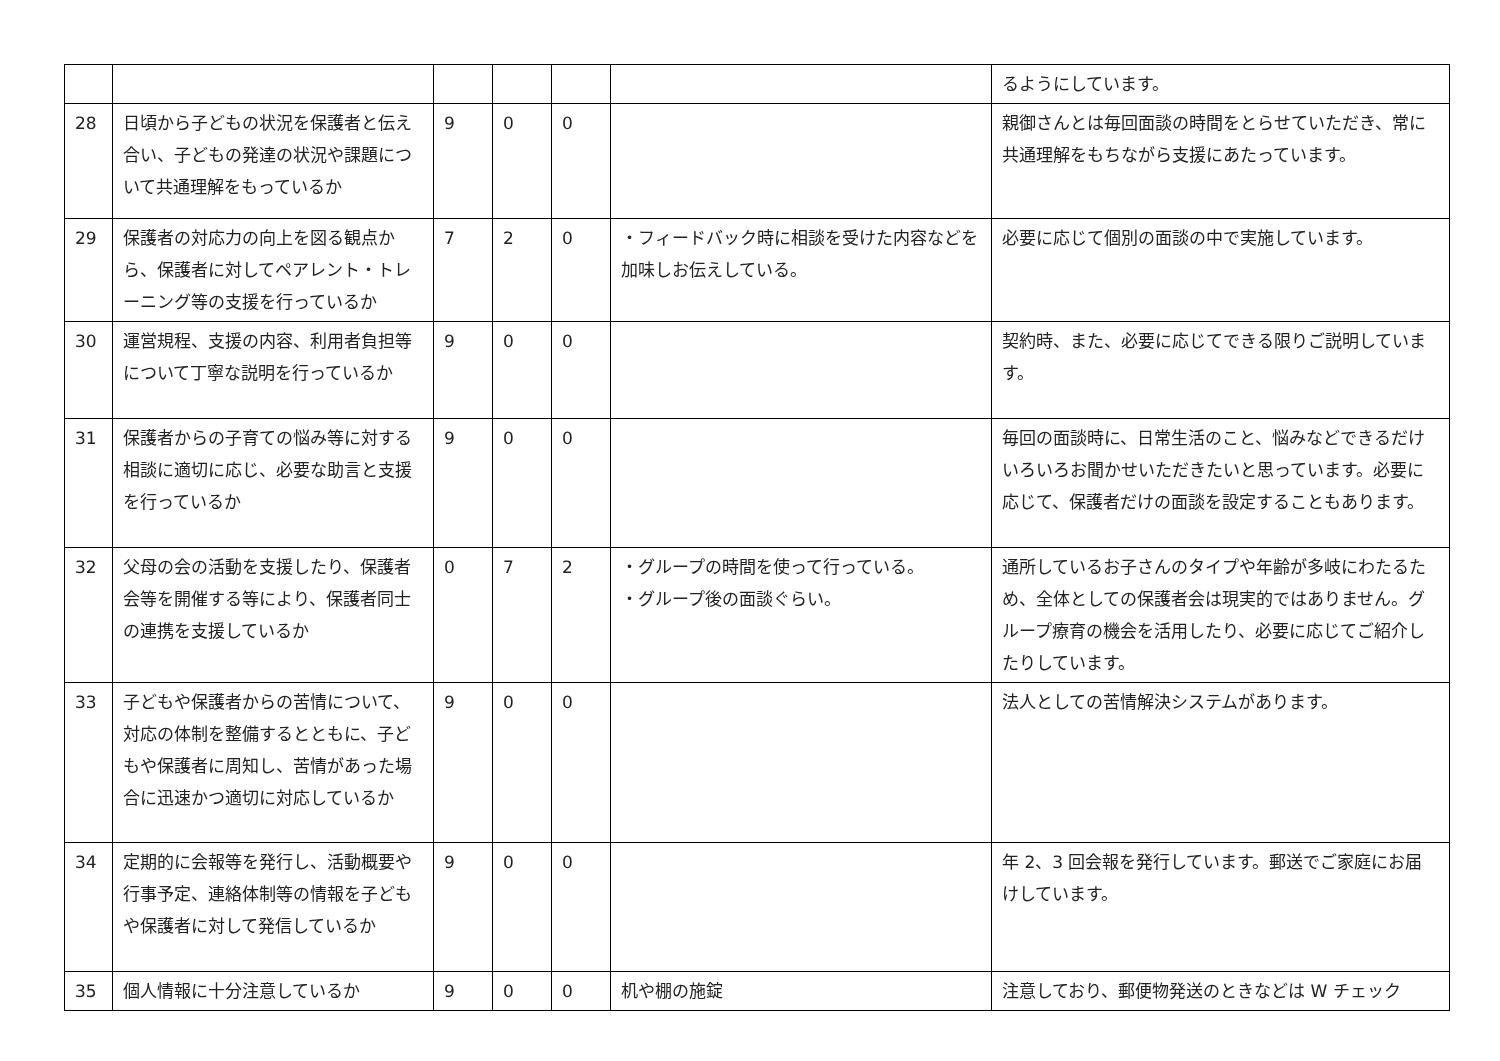| | | | | | | るようにしています。 |
| 28 | 日頃から子どもの状況を保護者と伝え合い、子どもの発達の状況や課題について共通理解をもっているか | 9 | 0 | 0 | | 親御さんとは毎回面談の時間をとらせていただき、常に共通理解をもちながら支援にあたっています。 |
| 29 | 保護者の対応力の向上を図る観点から、保護者に対してペアレント・トレーニング等の支援を行っているか | 7 | 2 | 0 | ・フィードバック時に相談を受けた内容などを加味しお伝えしている。 | 必要に応じて個別の面談の中で実施しています。 |
| 30 | 運営規程、支援の内容、利用者負担等について丁寧な説明を行っているか | 9 | 0 | 0 | | 契約時、また、必要に応じてできる限りご説明しています。 |
| 31 | 保護者からの子育ての悩み等に対する相談に適切に応じ、必要な助言と支援を行っているか | 9 | 0 | 0 | | 毎回の面談時に、日常生活のこと、悩みなどできるだけいろいろお聞かせいただきたいと思っています。必要に応じて、保護者だけの面談を設定することもあります。 |
| 32 | 父母の会の活動を支援したり、保護者会等を開催する等により、保護者同士の連携を支援しているか | 0 | 7 | 2 | ・グループの時間を使って行っている。 ・グループ後の面談ぐらい。 | 通所しているお子さんのタイプや年齢が多岐にわたるため、全体としての保護者会は現実的ではありません。グループ療育の機会を活用したり、必要に応じてご紹介したりしています。 |
| 33 | 子どもや保護者からの苦情について、対応の体制を整備するとともに、子どもや保護者に周知し、苦情があった場合に迅速かつ適切に対応しているか | 9 | 0 | 0 | | 法人としての苦情解決システムがあります。 |
| 34 | 定期的に会報等を発行し、活動概要や行事予定、連絡体制等の情報を子どもや保護者に対して発信しているか | 9 | 0 | 0 | | 年 2、3 回会報を発行しています。郵送でご家庭にお届けしています。 |
| 35 | 個人情報に十分注意しているか | 9 | 0 | 0 | 机や棚の施錠 | 注意しており、郵便物発送のときなどは W チェック |